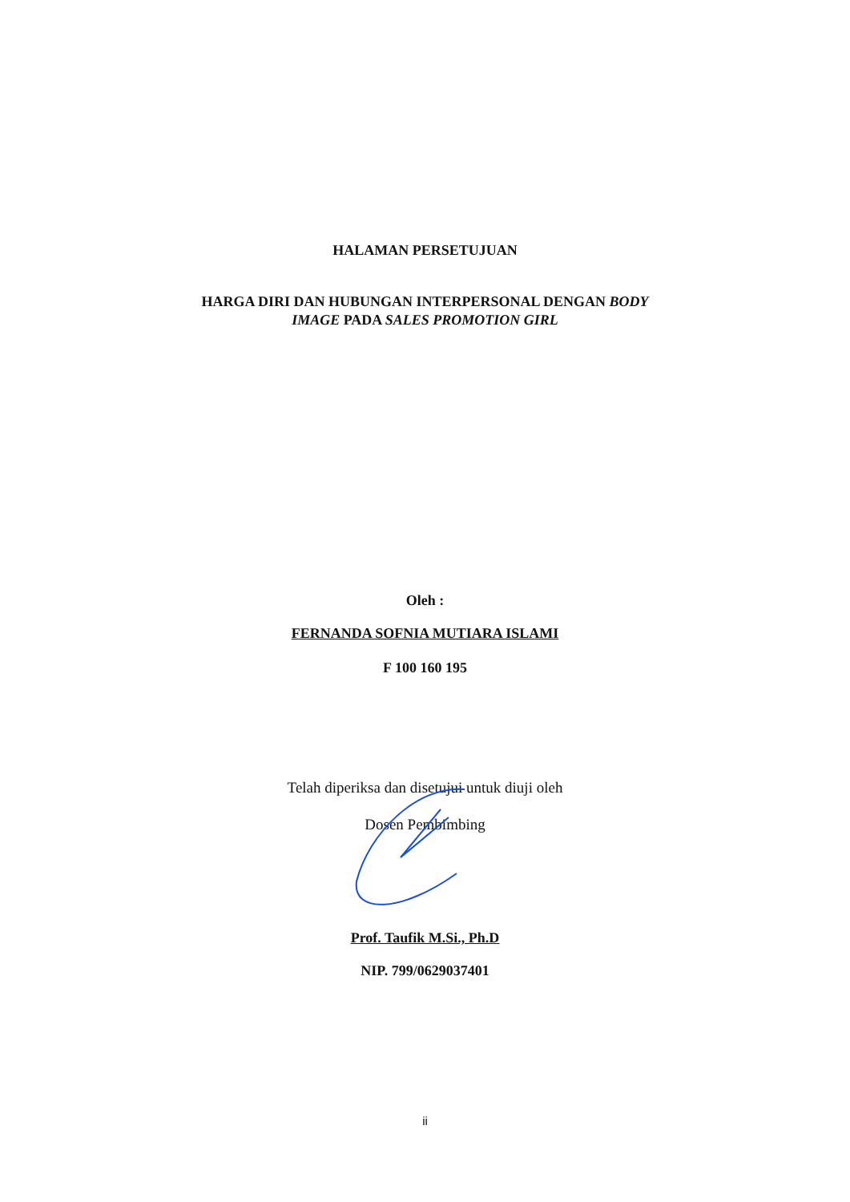HALAMAN PERSETUJUAN
HARGA DIRI DAN HUBUNGAN INTERPERSONAL DENGAN BODY
IMAGE PADA SALES PROMOTION GIRL
Oleh :
FERNANDA SOFNIA MUTIARA ISLAMI
F 100 160 195
Telah diperiksa dan disetujui untuk diuji oleh
Dosen Pembimbing
Prof. Taufik M.Si., Ph.D
NIP. 799/0629037401
ii